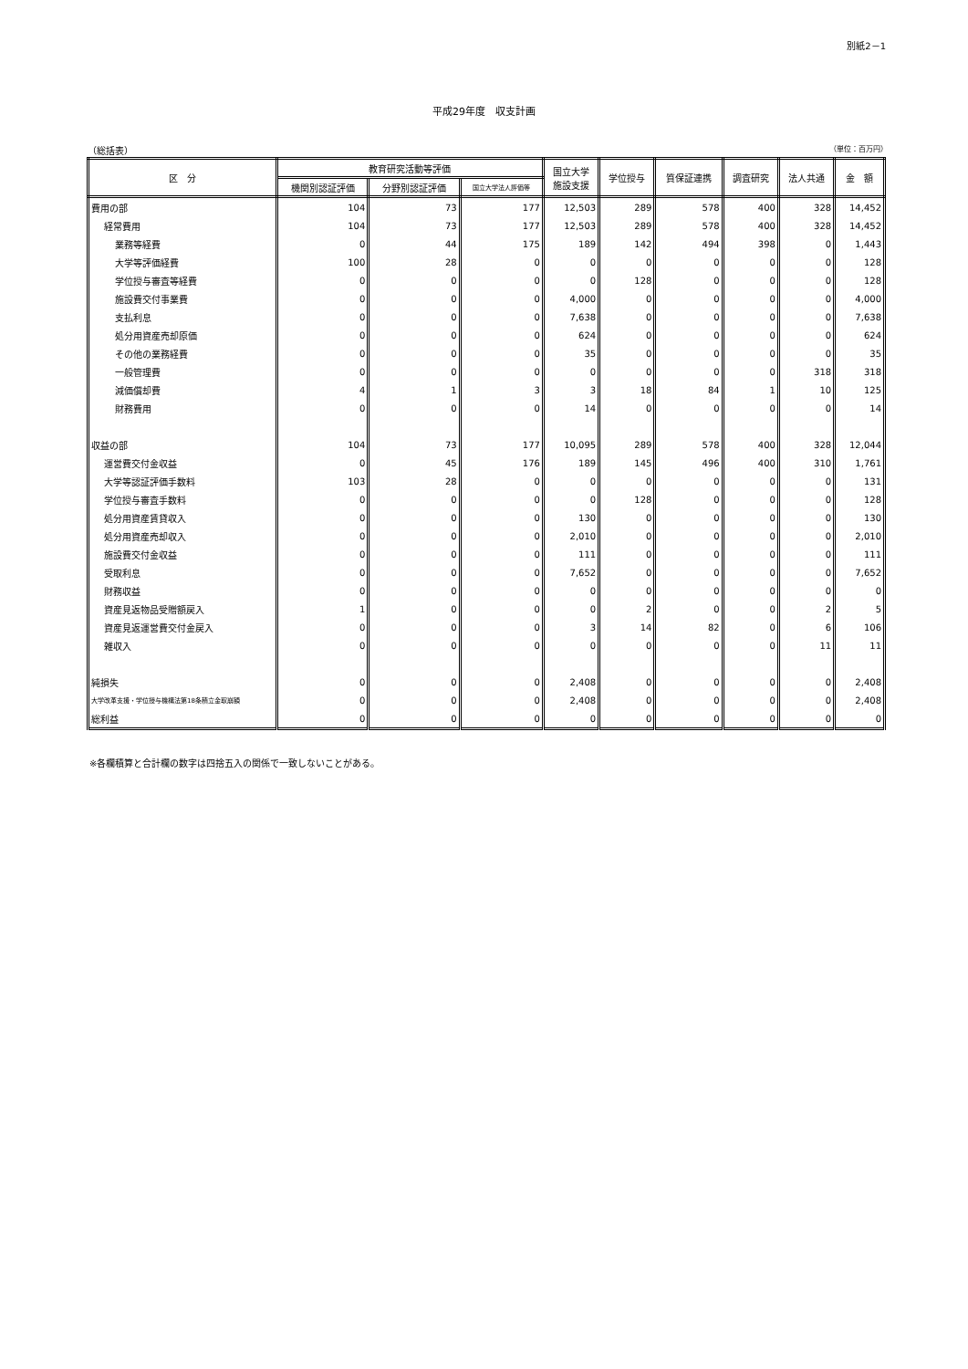別紙2－1
平成29年度　収支計画
（総括表） （単位：百万円）
| 区 分 | 教育研究活動等評価 | | | 国立大学 施設支援 | 学位授与 | 質保証連携 | 調査研究 | 法人共通 | 金 額 |
| --- | --- | --- | --- | --- | --- | --- | --- | --- | --- |
| | 機関別認証評価 | 分野別認証評価 | 国立大学法人評価等 | | | | | | |
| 費用の部 | 104 | 73 | 177 | 12,503 | 289 | 578 | 400 | 328 | 14,452 |
| 経常費用 | 104 | 73 | 177 | 12,503 | 289 | 578 | 400 | 328 | 14,452 |
| 業務等経費 | 0 | 44 | 175 | 189 | 142 | 494 | 398 | 0 | 1,443 |
| 大学等評価経費 | 100 | 28 | 0 | 0 | 0 | 0 | 0 | 0 | 128 |
| 学位授与審査等経費 | 0 | 0 | 0 | 0 | 128 | 0 | 0 | 0 | 128 |
| 施設費交付事業費 | 0 | 0 | 0 | 4,000 | 0 | 0 | 0 | 0 | 4,000 |
| 支払利息 | 0 | 0 | 0 | 7,638 | 0 | 0 | 0 | 0 | 7,638 |
| 処分用資産売却原価 | 0 | 0 | 0 | 624 | 0 | 0 | 0 | 0 | 624 |
| その他の業務経費 | 0 | 0 | 0 | 35 | 0 | 0 | 0 | 0 | 35 |
| 一般管理費 | 0 | 0 | 0 | 0 | 0 | 0 | 0 | 318 | 318 |
| 減価償却費 | 4 | 1 | 3 | 3 | 18 | 84 | 1 | 10 | 125 |
| 財務費用 | 0 | 0 | 0 | 14 | 0 | 0 | 0 | 0 | 14 |
| 収益の部 | 104 | 73 | 177 | 10,095 | 289 | 578 | 400 | 328 | 12,044 |
| 運営費交付金収益 | 0 | 45 | 176 | 189 | 145 | 496 | 400 | 310 | 1,761 |
| 大学等認証評価手数料 | 103 | 28 | 0 | 0 | 0 | 0 | 0 | 0 | 131 |
| 学位授与審査手数料 | 0 | 0 | 0 | 0 | 128 | 0 | 0 | 0 | 128 |
| 処分用資産賃貸収入 | 0 | 0 | 0 | 130 | 0 | 0 | 0 | 0 | 130 |
| 処分用資産売却収入 | 0 | 0 | 0 | 2,010 | 0 | 0 | 0 | 0 | 2,010 |
| 施設費交付金収益 | 0 | 0 | 0 | 111 | 0 | 0 | 0 | 0 | 111 |
| 受取利息 | 0 | 0 | 0 | 7,652 | 0 | 0 | 0 | 0 | 7,652 |
| 財務収益 | 0 | 0 | 0 | 0 | 0 | 0 | 0 | 0 | 0 |
| 資産見返物品受贈額戻入 | 1 | 0 | 0 | 0 | 2 | 0 | 0 | 2 | 5 |
| 資産見返運営費交付金戻入 | 0 | 0 | 0 | 3 | 14 | 82 | 0 | 6 | 106 |
| 雑収入 | 0 | 0 | 0 | 0 | 0 | 0 | 0 | 11 | 11 |
| 純損失 | 0 | 0 | 0 | 2,408 | 0 | 0 | 0 | 0 | 2,408 |
| 大学改革支援・学位授与機構法第18条積立金取崩額 | 0 | 0 | 0 | 2,408 | 0 | 0 | 0 | 0 | 2,408 |
| 総利益 | 0 | 0 | 0 | 0 | 0 | 0 | 0 | 0 | 0 |
※各欄積算と合計欄の数字は四捨五入の関係で一致しないことがある。